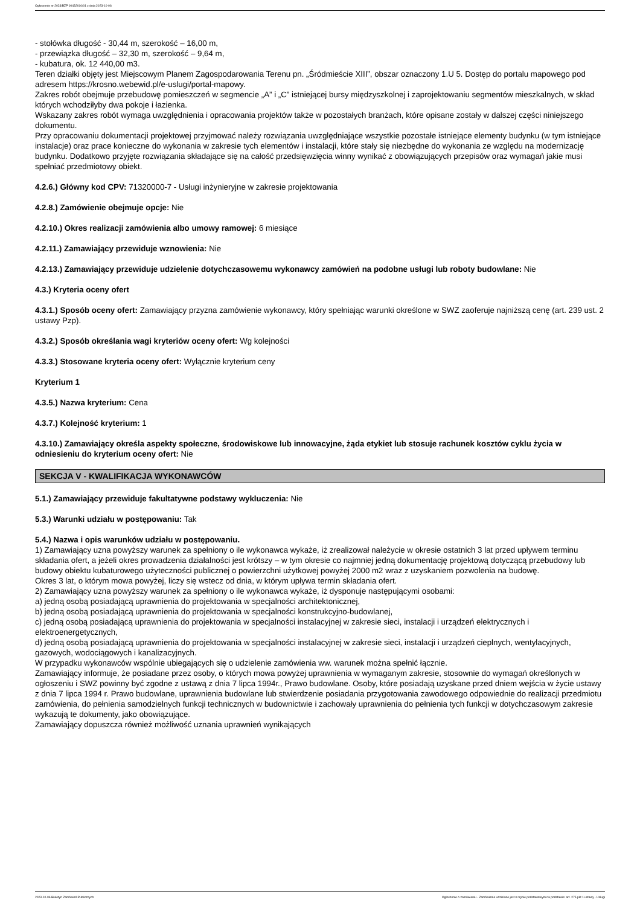Ogłoszenie nr 2023/BZP 00432010/01 z dnia 2023-10-06
- stołówka długość - 30,44 m, szerokość – 16,00 m,
- przewiązka długość – 32,30 m, szerokość – 9,64 m,
- kubatura, ok. 12 440,00 m3.
Teren działki objęty jest Miejscowym Planem Zagospodarowania Terenu pn. „Śródmieście XIII”, obszar oznaczony 1.U 5. Dostęp do portalu mapowego pod adresem https://krosno.webewid.pl/e-uslugi/portal-mapowy.
Zakres robót obejmuje przebudowę pomieszczeń w segmencie „A” i „C” istniejącej bursy międzyszkolnej i zaprojektowaniu segmentów mieszkalnych, w skład których wchodziłyby dwa pokoje i łazienka.
Wskazany zakres robót wymaga uwzględnienia i opracowania projektów także w pozostałych branżach, które opisane zostały w dalszej części niniejszego dokumentu.
Przy opracowaniu dokumentacji projektowej przyjmować należy rozwiązania uwzględniające wszystkie pozostałe istniejące elementy budynku (w tym istniejące instalacje) oraz prace konieczne do wykonania w zakresie tych elementów i instalacji, które stały się niezbędne do wykonania ze względu na modernizację budynku. Dodatkowo przyjęte rozwiązania składające się na całość przedsięwzięcia winny wynikać z obowiązujących przepisów oraz wymagań jakie musi spełniać przedmiotowy obiekt.
4.2.6.) Główny kod CPV: 71320000-7 - Usługi inżynieryjne w zakresie projektowania
4.2.8.) Zamówienie obejmuje opcje: Nie
4.2.10.) Okres realizacji zamówienia albo umowy ramowej: 6 miesiące
4.2.11.) Zamawiający przewiduje wznowienia: Nie
4.2.13.) Zamawiający przewiduje udzielenie dotychczasowemu wykonawcy zamówień na podobne usługi lub roboty budowlane: Nie
4.3.) Kryteria oceny ofert
4.3.1.) Sposób oceny ofert: Zamawiający przyzna zamówienie wykonawcy, który spełniając warunki określone w SWZ zaoferuje najniższą cenę (art. 239 ust. 2 ustawy Pzp).
4.3.2.) Sposób określania wagi kryteriów oceny ofert: Wg kolejności
4.3.3.) Stosowane kryteria oceny ofert: Wyłącznie kryterium ceny
Kryterium 1
4.3.5.) Nazwa kryterium: Cena
4.3.7.) Kolejność kryterium: 1
4.3.10.) Zamawiający określa aspekty społeczne, środowiskowe lub innowacyjne, żąda etykiet lub stosuje rachunek kosztów cyklu życia w odniesieniu do kryterium oceny ofert: Nie
SEKCJA V - KWALIFIKACJA WYKONAWCÓW
5.1.) Zamawiający przewiduje fakultatywne podstawy wykluczenia: Nie
5.3.) Warunki udziału w postępowaniu: Tak
5.4.) Nazwa i opis warunków udziału w postępowaniu.
1) Zamawiający uzna powyższy warunek za spełniony o ile wykonawca wykaże, iż zrealizował należycie w okresie ostatnich 3 lat przed upływem terminu składania ofert, a jeżeli okres prowadzenia działalności jest krótszy – w tym okresie co najmniej jedną dokumentację projektową dotyczącą przebudowy lub budowy obiektu kubaturowego użyteczności publicznej o powierzchni użytkowej powyżej 2000 m2 wraz z uzyskaniem pozwolenia na budowę.
Okres 3 lat, o którym mowa powyżej, liczy się wstecz od dnia, w którym upływa termin składania ofert.
2) Zamawiający uzna powyższy warunek za spełniony o ile wykonawca wykaże, iż dysponuje następującymi osobami:
a) jedną osobą posiadającą uprawnienia do projektowania w specjalności architektonicznej,
b) jedną osobą posiadającą uprawnienia do projektowania w specjalności konstrukcyjno-budowlanej,
c) jedną osobą posiadającą uprawnienia do projektowania w specjalności instalacyjnej w zakresie sieci, instalacji i urządzeń elektrycznych i elektroenergetycznych,
d) jedną osobą posiadającą uprawnienia do projektowania w specjalności instalacyjnej w zakresie sieci, instalacji i urządzeń cieplnych, wentylacyjnych, gazowych, wodociągowych i kanalizacyjnych.
W przypadku wykonawców wspólnie ubiegających się o udzielenie zamówienia ww. warunek można spełnić łącznie.
Zamawiający informuje, że posiadane przez osoby, o których mowa powyżej uprawnienia w wymaganym zakresie, stosownie do wymagań określonych w ogłoszeniu i SWZ powinny być zgodne z ustawą z dnia 7 lipca 1994r., Prawo budowlane. Osoby, które posiadają uzyskane przed dniem wejścia w życie ustawy z dnia 7 lipca 1994 r. Prawo budowlane, uprawnienia budowlane lub stwierdzenie posiadania przygotowania zawodowego odpowiednie do realizacji przedmiotu zamówienia, do pełnienia samodzielnych funkcji technicznych w budownictwie i zachowały uprawnienia do pełnienia tych funkcji w dotychczasowym zakresie wykazują te dokumenty, jako obowiązujące.
Zamawiający dopuszcza również możliwość uznania uprawnień wynikających
2023-10-06 Biuletyn Zamówień Publicznych Ogłoszenie o zamówieniu - Zamówienie udzielane jest w trybie podstawowym na podstawie: art. 275 pkt 1 ustawy - Usługi